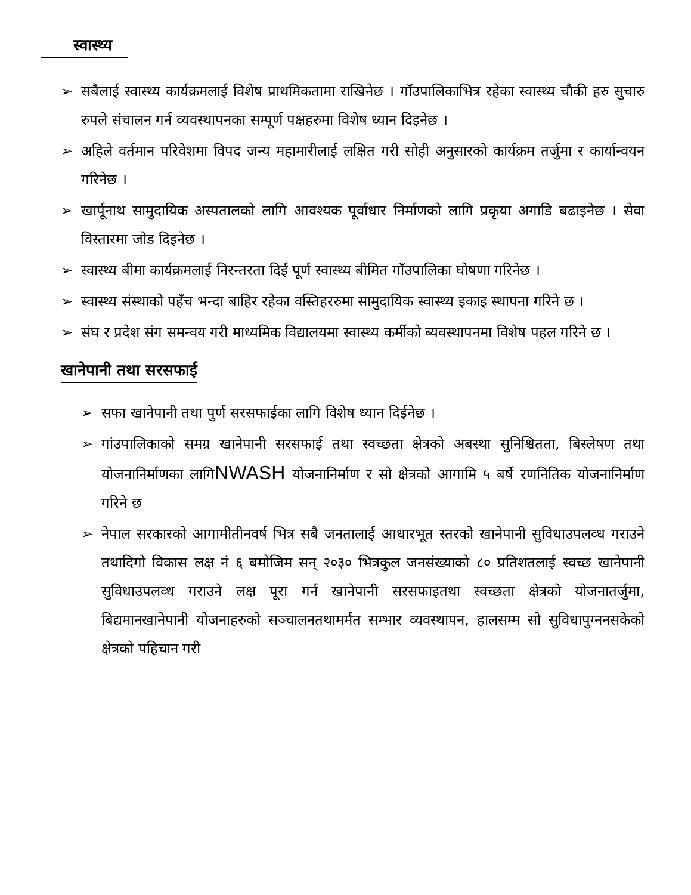स्वास्थ्य
➢ सबैलाई स्वास्थ्य कार्यक्रमलाई विशेष प्राथमिकतामा राखिनेछ । गाँउपालिकाभित्र रहेका स्वास्थ्य चौकी हरु सुचारु रुपले संचालन गर्न व्यवस्थापनका सम्पूर्ण पक्षहरुमा विशेष ध्यान दिइनेछ ।
➢ अहिले वर्तमान परिवेशमा विपद जन्य महामारीलाई लक्षित गरी सोही अनुसारको कार्यक्रम तर्जुमा र कार्यान्वयन गरिनेछ ।
➢ खार्पूनाथ सामुदायिक अस्पतालको लागि आवश्यक पूर्वाधार निर्माणको लागि प्रकृया अगाडि बढाइनेछ । सेवा विस्तारमा जोड दिइनेछ ।
➢ स्वास्थ्य बीमा कार्यक्रमलाई निरन्तरता दिई पूर्ण स्वास्थ्य बीमित गाँउपालिका घोषणा गरिनेछ ।
➢ स्वास्थ्य संस्थाको पहँच भन्दा बाहिर रहेका वस्तिहररुमा सामुदायिक स्वास्थ्य इकाइ स्थापना गरिने छ ।
➢ संघ र प्रदेश संग समन्वय गरी माध्यमिक विद्यालयमा स्वास्थ्य कर्मीको ब्यवस्थापनमा विशेष पहल गरिने छ ।
खानेपानी तथा सरसफाई
➢ सफा खानेपानी तथा पुर्ण सरसफाईका लागि विशेष ध्यान दिईनेछ ।
➢ गांउपालिकाको समग्र खानेपानी सरसफाई तथा स्वच्छता क्षेत्रको अबस्था सुनिश्चितता, बिस्लेषण तथा योजनानिर्माणका लागिNWASH योजनानिर्माण र सो क्षेत्रको आगामि ५ बर्षे रणनितिक योजनानिर्माण गरिने छ
➢ नेपाल सरकारको आगामीतीनवर्ष भित्र सबै जनतालाई आधारभूत स्तरको खानेपानी सुविधाउपलव्ध गराउने तथादिगो विकास लक्ष नं ६ बमोजिम सन् २०३० भित्रकुल जनसंख्याको ८० प्रतिशतलाई स्वच्छ खानेपानी सुविधाउपलव्ध गराउने लक्ष पूरा गर्न खानेपानी सरसफाइतथा स्वच्छता क्षेत्रको योजनातर्जुमा, बिद्यमानखानेपानी योजनाहरुको सञ्चालनतथामर्मत सम्भार व्यवस्थापन, हालसम्म सो सुविधापुग्ननसकेको क्षेत्रको पहिचान गरी